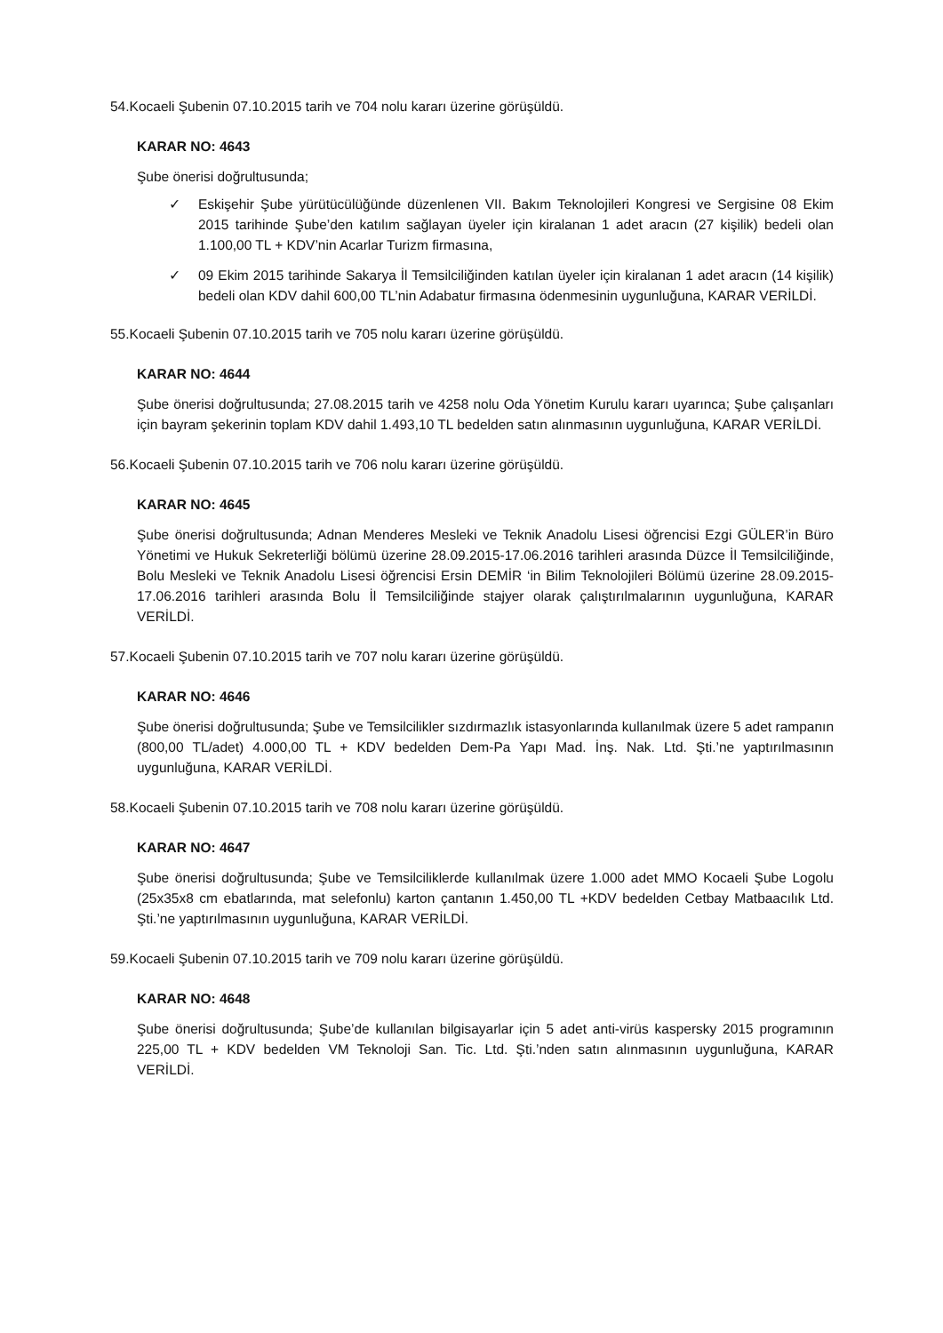54.Kocaeli Şubenin 07.10.2015 tarih ve 704 nolu kararı üzerine görüşüldü.
KARAR NO: 4643
Şube önerisi doğrultusunda;
✓ Eskişehir Şube yürütücülüğünde düzenlenen VII. Bakım Teknolojileri Kongresi ve Sergisine 08 Ekim 2015 tarihinde Şube’den katılım sağlayan üyeler için kiralanan 1 adet aracın (27 kişilik) bedeli olan 1.100,00 TL + KDV’nin Acarlar Turizm firmasına,
✓ 09 Ekim 2015 tarihinde Sakarya İl Temsilciliğinden katılan üyeler için kiralanan 1 adet aracın (14 kişilik) bedeli olan KDV dahil 600,00 TL’nin Adabatur firmasına ödenmesinin uygunluğuna, KARAR VERİLDİ.
55.Kocaeli Şubenin 07.10.2015 tarih ve 705 nolu kararı üzerine görüşüldü.
KARAR NO: 4644
Şube önerisi doğrultusunda; 27.08.2015 tarih ve 4258 nolu Oda Yönetim Kurulu kararı uyarınca; Şube çalışanları için bayram şekerinin toplam KDV dahil 1.493,10 TL bedelden satın alınmasının uygunluğuna, KARAR VERİLDİ.
56.Kocaeli Şubenin 07.10.2015 tarih ve 706 nolu kararı üzerine görüşüldü.
KARAR NO: 4645
Şube önerisi doğrultusunda; Adnan Menderes Mesleki ve Teknik Anadolu Lisesi öğrencisi Ezgi GÜLER’in Büro Yönetimi ve Hukuk Sekreterliği bölümü üzerine 28.09.2015-17.06.2016 tarihleri arasında Düzce İl Temsilciliğinde, Bolu Mesleki ve Teknik Anadolu Lisesi öğrencisi Ersin DEMİR ‘in Bilim Teknolojileri Bölümü üzerine 28.09.2015-17.06.2016 tarihleri arasında Bolu İl Temsilciliğinde stajyer olarak çalıştırılmalarının uygunluğuna, KARAR VERİLDİ.
57.Kocaeli Şubenin 07.10.2015 tarih ve 707 nolu kararı üzerine görüşüldü.
KARAR NO: 4646
Şube önerisi doğrultusunda; Şube ve Temsilcilikler sızdırmazlık istasyonlarında kullanılmak üzere 5 adet rampanın (800,00 TL/adet) 4.000,00 TL + KDV bedelden Dem-Pa Yapı Mad. İnş. Nak. Ltd. Şti.’ne yaptırılmasının uygunluğuna, KARAR VERİLDİ.
58.Kocaeli Şubenin 07.10.2015 tarih ve 708 nolu kararı üzerine görüşüldü.
KARAR NO: 4647
Şube önerisi doğrultusunda; Şube ve Temsilciliklerde kullanılmak üzere 1.000 adet MMO Kocaeli Şube Logolu (25x35x8 cm ebatlarında, mat selefonlu) karton çantanın 1.450,00 TL +KDV bedelden Cetbay Matbaacılık Ltd. Şti.’ne yaptırılmasının uygunluğuna, KARAR VERİLDİ.
59.Kocaeli Şubenin 07.10.2015 tarih ve 709 nolu kararı üzerine görüşüldü.
KARAR NO: 4648
Şube önerisi doğrultusunda; Şube’de kullanılan bilgisayarlar için 5 adet anti-virüs kaspersky 2015 programının 225,00 TL + KDV bedelden VM Teknoloji San. Tic. Ltd. Şti.’nden satın alınmasının uygunluğuna, KARAR VERİLDİ.